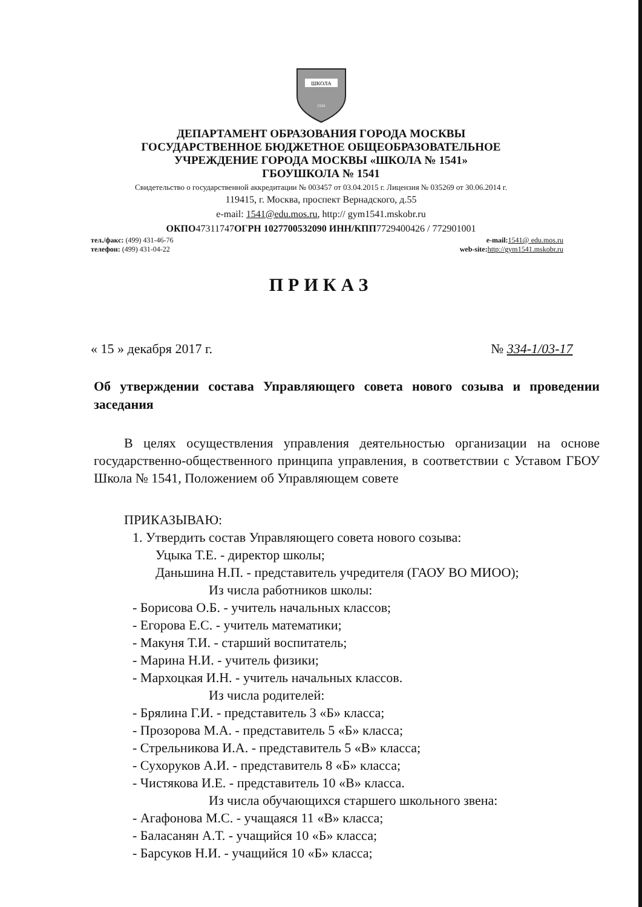ШКОЛА
1541
ДЕПАРТАМЕНТ ОБРАЗОВАНИЯ ГОРОДА МОСКВЫ
ГОСУДАРСТВЕННОЕ БЮДЖЕТНОЕ ОБЩЕОБРАЗОВАТЕЛЬНОЕ
УЧРЕЖДЕНИЕ ГОРОДА МОСКВЫ «ШКОЛА № 1541»
ГБОУШКОЛА № 1541
Свидетельство о государственной аккредитации № 003457 от 03.04.2015 г. Лицензия № 035269 от 30.06.2014 г.
119415, г. Москва, проспект Вернадского, д.55
e-mail: 1541@edu.mos.ru, http:// gym1541.mskobr.ru
ОКПО47311747ОГРН 1027700532090 ИНН/КПП7729400426 / 772901001
тел./факс: (499) 431-46-76
телефон: (499) 431-04-22
e-mail: 1541@ edu.mos.ru
web-site: http://gym1541.mskobr.ru
ПРИКАЗ
« 15 » декабря 2017 г. № 334-1/03-17
Об утверждении состава Управляющего совета нового созыва и проведении заседания
В целях осуществления управления деятельностью организации на основе государственно-общественного принципа управления, в соответствии с Уставом ГБОУ Школа № 1541, Положением об Управляющем совете
ПРИКАЗЫВАЮ:
1. Утвердить состав Управляющего совета нового созыва:
Уцыка Т.Е. - директор школы;
Даньшина Н.П. - представитель учредителя (ГАОУ ВО МИОО);
Из числа работников школы:
- Борисова О.Б. - учитель начальных классов;
- Егорова Е.С. - учитель математики;
- Макуня Т.И. - старший воспитатель;
- Марина Н.И. - учитель физики;
- Мархоцкая И.Н. - учитель начальных классов.
Из числа родителей:
- Брялина Г.И. - представитель 3 «Б» класса;
- Прозорова М.А. - представитель 5 «Б» класса;
- Стрельникова И.А. - представитель 5 «В» класса;
- Сухоруков А.И. - представитель 8 «Б» класса;
- Чистякова И.Е. - представитель 10 «В» класса.
Из числа обучающихся старшего школьного звена:
- Агафонова М.С. - учащаяся 11 «В» класса;
- Баласанян А.Т. - учащийся 10 «Б» класса;
- Барсуков Н.И. - учащийся 10 «Б» класса;